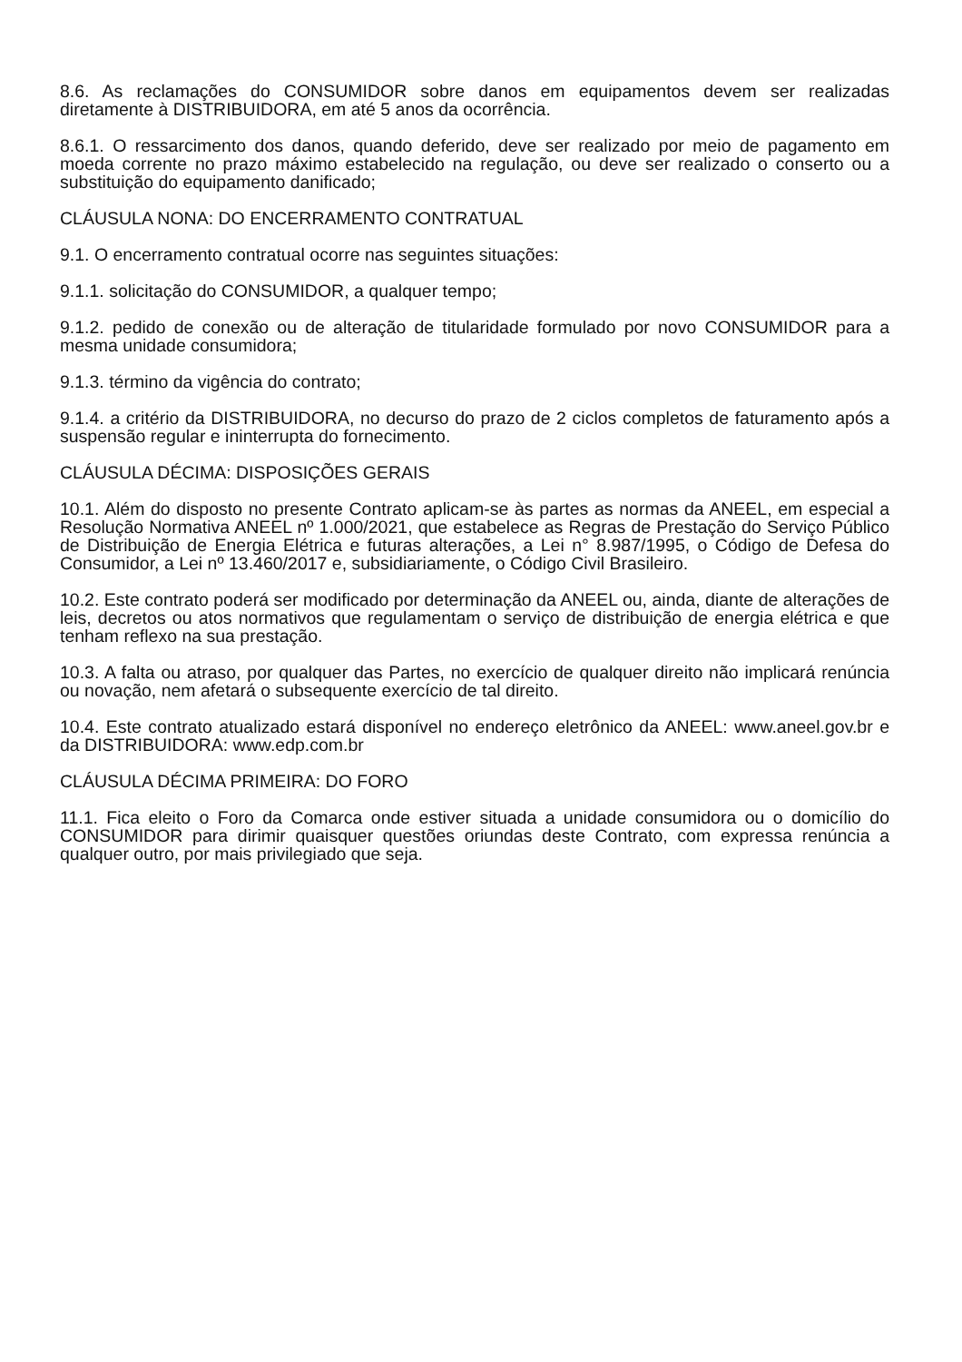8.6. As reclamações do CONSUMIDOR sobre danos em equipamentos devem ser realizadas diretamente à DISTRIBUIDORA, em até 5 anos da ocorrência.
8.6.1. O ressarcimento dos danos, quando deferido, deve ser realizado por meio de pagamento em moeda corrente no prazo máximo estabelecido na regulação, ou deve ser realizado o conserto ou a substituição do equipamento danificado;
CLÁUSULA NONA: DO ENCERRAMENTO CONTRATUAL
9.1. O encerramento contratual ocorre nas seguintes situações:
9.1.1. solicitação do CONSUMIDOR, a qualquer tempo;
9.1.2. pedido de conexão ou de alteração de titularidade formulado por novo CONSUMIDOR para a mesma unidade consumidora;
9.1.3. término da vigência do contrato;
9.1.4. a critério da DISTRIBUIDORA, no decurso do prazo de 2 ciclos completos de faturamento após a suspensão regular e ininterrupta do fornecimento.
CLÁUSULA DÉCIMA: DISPOSIÇÕES GERAIS
10.1. Além do disposto no presente Contrato aplicam-se às partes as normas da ANEEL, em especial a Resolução Normativa ANEEL nº 1.000/2021, que estabelece as Regras de Prestação do Serviço Público de Distribuição de Energia Elétrica e futuras alterações, a Lei n° 8.987/1995, o Código de Defesa do Consumidor, a Lei nº 13.460/2017 e, subsidiariamente, o Código Civil Brasileiro.
10.2. Este contrato poderá ser modificado por determinação da ANEEL ou, ainda, diante de alterações de leis, decretos ou atos normativos que regulamentam o serviço de distribuição de energia elétrica e que tenham reflexo na sua prestação.
10.3. A falta ou atraso, por qualquer das Partes, no exercício de qualquer direito não implicará renúncia ou novação, nem afetará o subsequente exercício de tal direito.
10.4. Este contrato atualizado estará disponível no endereço eletrônico da ANEEL: www.aneel.gov.br e da DISTRIBUIDORA: www.edp.com.br
CLÁUSULA DÉCIMA PRIMEIRA: DO FORO
11.1. Fica eleito o Foro da Comarca onde estiver situada a unidade consumidora ou o domicílio do CONSUMIDOR para dirimir quaisquer questões oriundas deste Contrato, com expressa renúncia a qualquer outro, por mais privilegiado que seja.